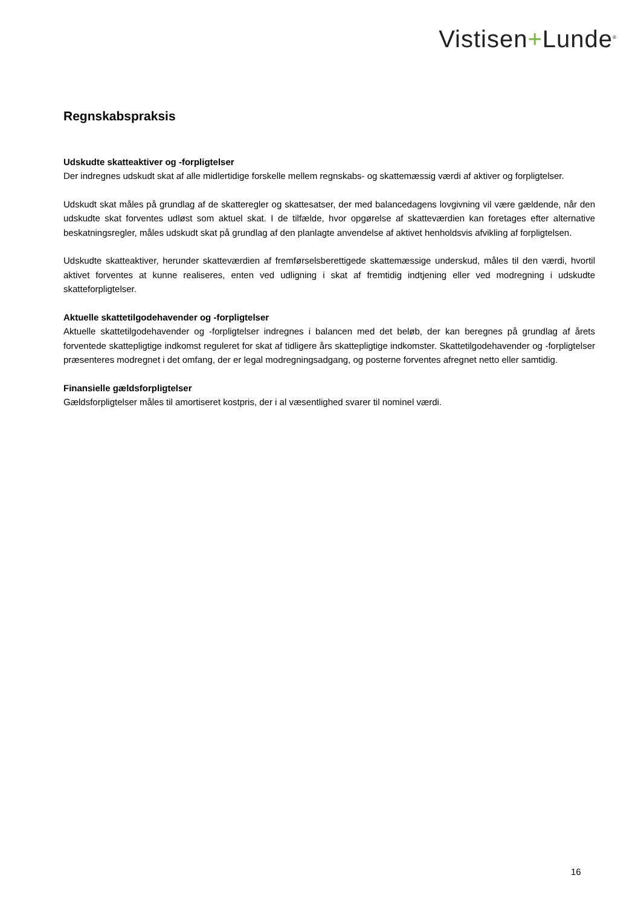Vistisen+Lunde<sup>®</sup>
Regnskabspraksis
Udskudte skatteaktiver og -forpligtelser
Der indregnes udskudt skat af alle midlertidige forskelle mellem regnskabs- og skattemæssig værdi af aktiver og forpligtelser.
Udskudt skat måles på grundlag af de skatteregler og skattesatser, der med balancedagens lovgivning vil være gældende, når den udskudte skat forventes udløst som aktuel skat. I de tilfælde, hvor opgørelse af skatteværdien kan foretages efter alternative beskatningsregler, måles udskudt skat på grundlag af den planlagte anvendelse af aktivet henholdsvis afvikling af forpligtelsen.
Udskudte skatteaktiver, herunder skatteværdien af fremførselsberettigede skattemæssige underskud, måles til den værdi, hvortil aktivet forventes at kunne realiseres, enten ved udligning i skat af fremtidig indtjening eller ved modregning i udskudte skatteforpligtelser.
Aktuelle skattetilgodehavender og -forpligtelser
Aktuelle skattetilgodehavender og -forpligtelser indregnes i balancen med det beløb, der kan beregnes på grundlag af årets forventede skattepligtige indkomst reguleret for skat af tidligere års skattepligtige indkomster. Skattetilgodehavender og -forpligtelser præsenteres modregnet i det omfang, der er legal modregningsadgang, og posterne forventes afregnet netto eller samtidig.
Finansielle gældsforpligtelser
Gældsforpligtelser måles til amortiseret kostpris, der i al væsentlighed svarer til nominel værdi.
16